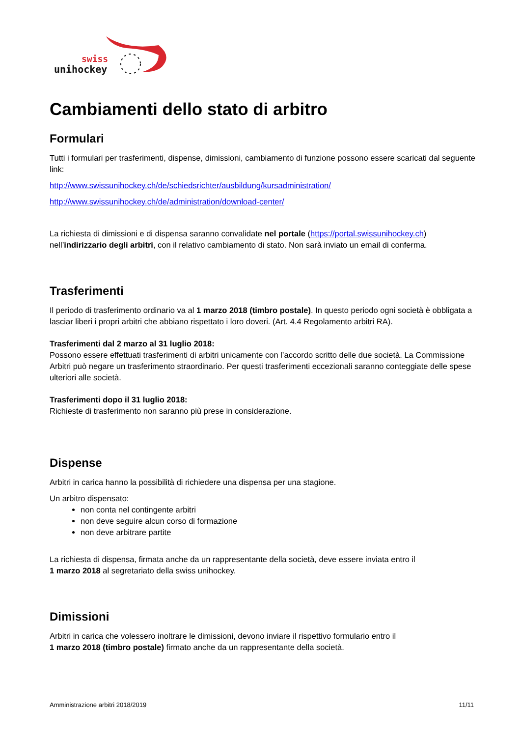swiss
unihockey
Cambiamenti dello stato di arbitro
Formulari
Tutti i formulari per trasferimenti, dispense, dimissioni, cambiamento di funzione possono essere scaricati dal seguente link:
http://www.swissunihockey.ch/de/schiedsrichter/ausbildung/kursadministration/
http://www.swissunihockey.ch/de/administration/download-center/
La richiesta di dimissioni e di dispensa saranno convalidate nel portale (https://portal.swissunihockey.ch) nell’indirizzario degli arbitri, con il relativo cambiamento di stato. Non sarà inviato un email di conferma.
Trasferimenti
Il periodo di trasferimento ordinario va al 1 marzo 2018 (timbro postale). In questo periodo ogni società è obbligata a lasciar liberi i propri arbitri che abbiano rispettato i loro doveri. (Art. 4.4 Regolamento arbitri RA).
Trasferimenti dal 2 marzo al 31 luglio 2018:
Possono essere effettuati trasferimenti di arbitri unicamente con l’accordo scritto delle due società. La Commissione Arbitri può negare un trasferimento straordinario. Per questi trasferimenti eccezionali saranno conteggiate delle spese ulteriori alle società.
Trasferimenti dopo il 31 luglio 2018:
Richieste di trasferimento non saranno più prese in considerazione.
Dispense
Arbitri in carica hanno la possibilità di richiedere una dispensa per una stagione.
Un arbitro dispensato:
non conta nel contingente arbitri
non deve seguire alcun corso di formazione
non deve arbitrare partite
La richiesta di dispensa, firmata anche da un rappresentante della società, deve essere inviata entro il
1 marzo 2018 al segretariato della swiss unihockey.
Dimissioni
Arbitri in carica che volessero inoltrare le dimissioni, devono inviare il rispettivo formulario entro il
1 marzo 2018 (timbro postale) firmato anche da un rappresentante della società.
Amministrazione arbitri 2018/2019 11/11